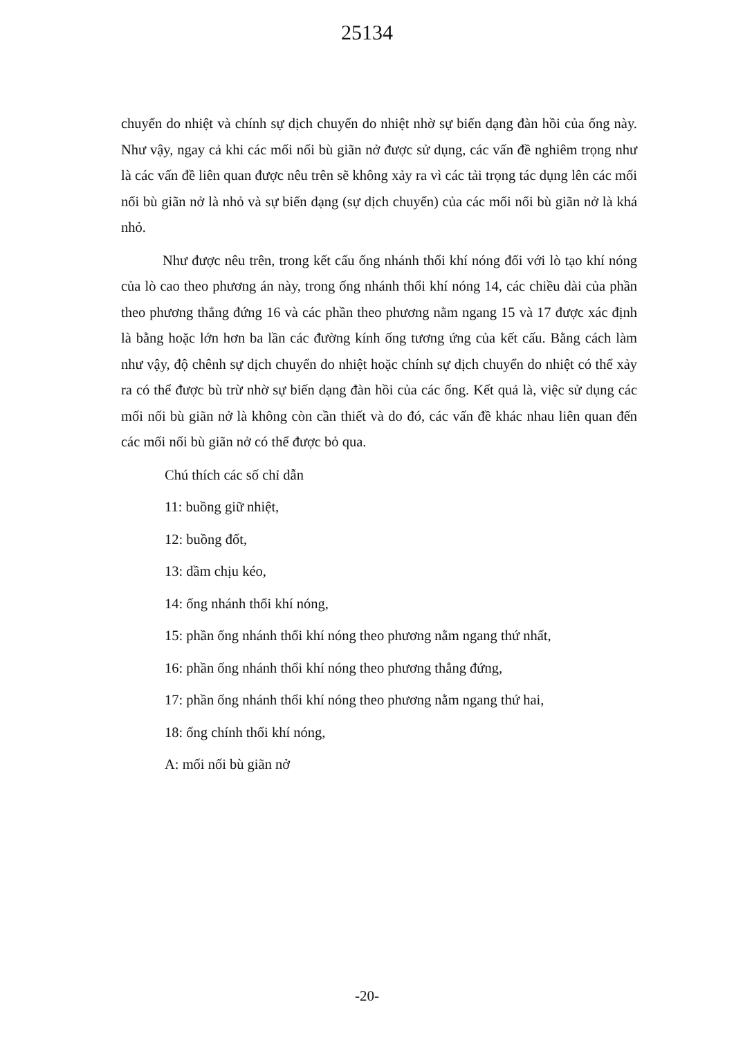25134
chuyển do nhiệt và chính sự dịch chuyển do nhiệt nhờ sự biến dạng đàn hồi của ống này. Như vậy, ngay cả khi các mối nối bù giãn nở được sử dụng, các vấn đề nghiêm trọng như là các vấn đề liên quan được nêu trên sẽ không xảy ra vì các tải trọng tác dụng lên các mối nối bù giãn nở là nhỏ và sự biến dạng (sự dịch chuyển) của các mối nối bù giãn nở là khá nhỏ.
Như được nêu trên, trong kết cấu ống nhánh thổi khí nóng đối với lò tạo khí nóng của lò cao theo phương án này, trong ống nhánh thổi khí nóng 14, các chiều dài của phần theo phương thẳng đứng 16 và các phần theo phương nằm ngang 15 và 17 được xác định là bằng hoặc lớn hơn ba lần các đường kính ống tương ứng của kết cấu. Bằng cách làm như vậy, độ chênh sự dịch chuyển do nhiệt hoặc chính sự dịch chuyển do nhiệt có thể xảy ra có thể được bù trừ nhờ sự biến dạng đàn hồi của các ống. Kết quả là, việc sử dụng các mối nối bù giãn nở là không còn cần thiết và do đó, các vấn đề khác nhau liên quan đến các mối nối bù giãn nở có thể được bỏ qua.
Chú thích các số chỉ dẫn
11: buồng giữ nhiệt,
12: buồng đốt,
13: dầm chịu kéo,
14: ống nhánh thổi khí nóng,
15: phần ống nhánh thổi khí nóng theo phương nằm ngang thứ nhất,
16: phần ống nhánh thổi khí nóng theo phương thẳng đứng,
17: phần ống nhánh thổi khí nóng theo phương nằm ngang thứ hai,
18: ống chính thổi khí nóng,
A: mối nối bù giãn nở
-20-